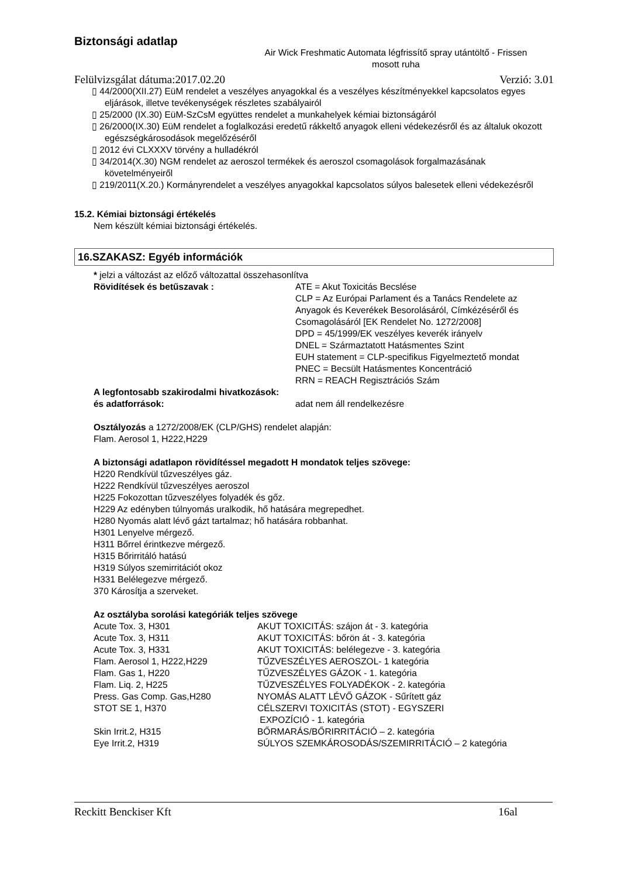Biztonsági adatlap
Air Wick Freshmatic Automata légfrissítő spray utántöltő - Frissen mosott ruha
Felülvizsgálat dátuma:2017.02.20 Verzió: 3.01
▯ 44/2000(XII.27) EüM rendelet a veszélyes anyagokkal és a veszélyes készítményekkel kapcsolatos egyes eljárások, illetve tevékenységek részletes szabályairól
▯ 25/2000 (IX.30) EüM-SzCsM együttes rendelet a munkahelyek kémiai biztonságáról
▯ 26/2000(IX.30) EüM rendelet a foglalkozási eredetű rákkeltő anyagok elleni védekezésről és az általuk okozott egészségkárosodások megelőzéséről
▯ 2012 évi CLXXXV törvény a hulladékról
▯ 34/2014(X.30) NGM rendelet az aeroszol termékek és aeroszol csomagolások forgalmazásának követelményeiről
▯ 219/2011(X.20.) Kormányrendelet a veszélyes anyagokkal kapcsolatos súlyos balesetek elleni védekezésről
15.2. Kémiai biztonsági értékelés
Nem készült kémiai biztonsági értékelés.
16.SZAKASZ: Egyéb információk
* jelzi a változást az előző változattal összehasonlítva
| Rövidítések és betűszavak : | ATE = Akut Toxicitás Becslése CLP = Az Európai Parlament és a Tanács Rendelete az Anyagok és Keverékek Besorolásáról, Címkézéséről és Csomagolásáról [EK Rendelet No. 1272/2008] DPD = 45/1999/EK veszélyes keverék irányelv DNEL = Származtatott Hatásmentes Szint EUH statement = CLP-specifikus Figyelmeztető mondat PNEC = Becsült Hatásmentes Koncentráció RRN = REACH Regisztrációs Szám |
| A legfontosabb szakirodalmi hivatkozások: | |
| és adatforrások: | adat nem áll rendelkezésre |
Osztályozás a 1272/2008/EK (CLP/GHS) rendelet alapján:
Flam. Aerosol 1, H222,H229
A biztonsági adatlapon rövidítéssel megadott H mondatok teljes szövege:
H220 Rendkívül tűzveszélyes gáz.
H222 Rendkívül tűzveszélyes aeroszol
H225 Fokozottan tűzveszélyes folyadék és gőz.
H229 Az edényben túlnyomás uralkodik, hő hatására megrepedhet.
H280 Nyomás alatt lévő gázt tartalmaz; hő hatására robbanhat.
H301 Lenyelve mérgező.
H311 Bőrrel érintkezve mérgező.
H315 Bőrirritáló hatású
H319 Súlyos szemirritációt okoz
H331 Belélegezve mérgező.
370 Károsítja a szerveket.
Az osztályba sorolási kategóriák teljes szövege
| Acute Tox. 3, H301 | AKUT TOXICITÁS: szájon át - 3. kategória |
| Acute Tox. 3, H311 | AKUT TOXICITÁS: bőrön át - 3. kategória |
| Acute Tox. 3, H331 | AKUT TOXICITÁS: belélegezve - 3. kategória |
| Flam. Aerosol 1, H222,H229 | TŰZVESZÉLYES AEROSZOL- 1 kategória |
| Flam. Gas 1, H220 | TŰZVESZÉLYES GÁZOK - 1. kategória |
| Flam. Liq. 2, H225 | TŰZVESZÉLYES FOLYADÉKOK - 2. kategória |
| Press. Gas Comp. Gas,H280 | NYOMÁS ALATT LÉVŐ GÁZOK - Sűrített gáz |
| STOT SE 1, H370 | CÉLSZERVI TOXICITÁS (STOT) - EGYSZERI EXPOZÍCIÓ - 1. kategória |
| Skin Irrit.2, H315 | BŐRMARÁS/BŐRIRRITÁCIÓ – 2. kategória |
| Eye Irrit.2, H319 | SÚLYOS SZEMKÁROSODÁS/SZEMIRRITÁCIÓ – 2 kategória |
Reckitt Benckiser Kft 16al